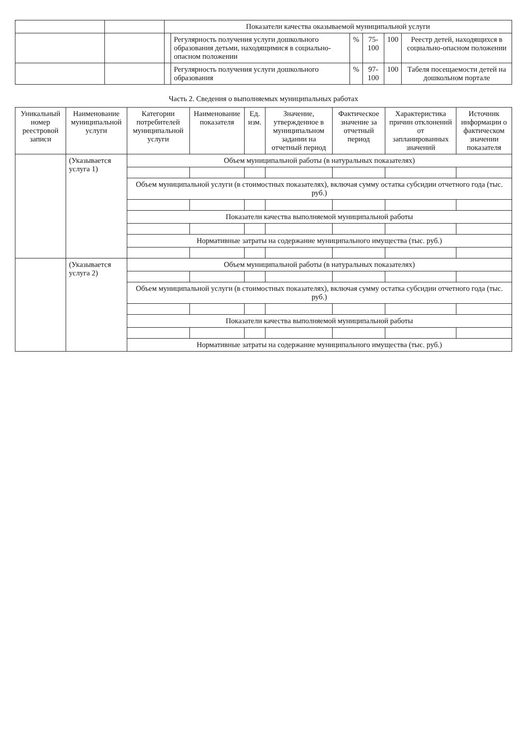| | | Показатели качества оказываемой муниципальной услуги | | | | | |
| | | | Регулярность получения услуги дошкольного образования детьми, находящимися в социально-опасном положении | % | 75-100 | 100 | Реестр детей, находящихся в социально-опасном положении |
| | | | Регулярность получения услуги дошкольного образования | % | 97-100 | 100 | Табеля посещаемости детей на дошкольном портале |
Часть 2. Сведения о выполняемых муниципальных работах
| Уникальный номер реестровой записи | Наименование муниципальной услуги | Категории потребителей муниципальной услуги | Наименование показателя | Ед. изм. | Значение, утвержденное в муниципальном задании на отчетный период | Фактическое значение за отчетный период | Характеристика причин отклонений от запланированных значений | Источник информации о фактическом значении показателя |
| --- | --- | --- | --- | --- | --- | --- | --- | --- |
| | (Указывается услуга 1) | Объем муниципальной работы (в натуральных показателях) | | | | | | |
| | | Объем муниципальной услуги (в стоимостных показателях), включая сумму остатка субсидии отчетного года (тыс. руб.) | | | | | | |
| | | Показатели качества выполняемой муниципальной работы | | | | | | |
| | | Нормативные затраты на содержание муниципального имущества (тыс. руб.) | | | | | | |
| | (Указывается услуга 2) | Объем муниципальной работы (в натуральных показателях) | | | | | | |
| | | Объем муниципальной услуги (в стоимостных показателях), включая сумму остатка субсидии отчетного года (тыс. руб.) | | | | | | |
| | | Показатели качества выполняемой муниципальной работы | | | | | | |
| | | Нормативные затраты на содержание муниципального имущества (тыс. руб.) | | | | | | |